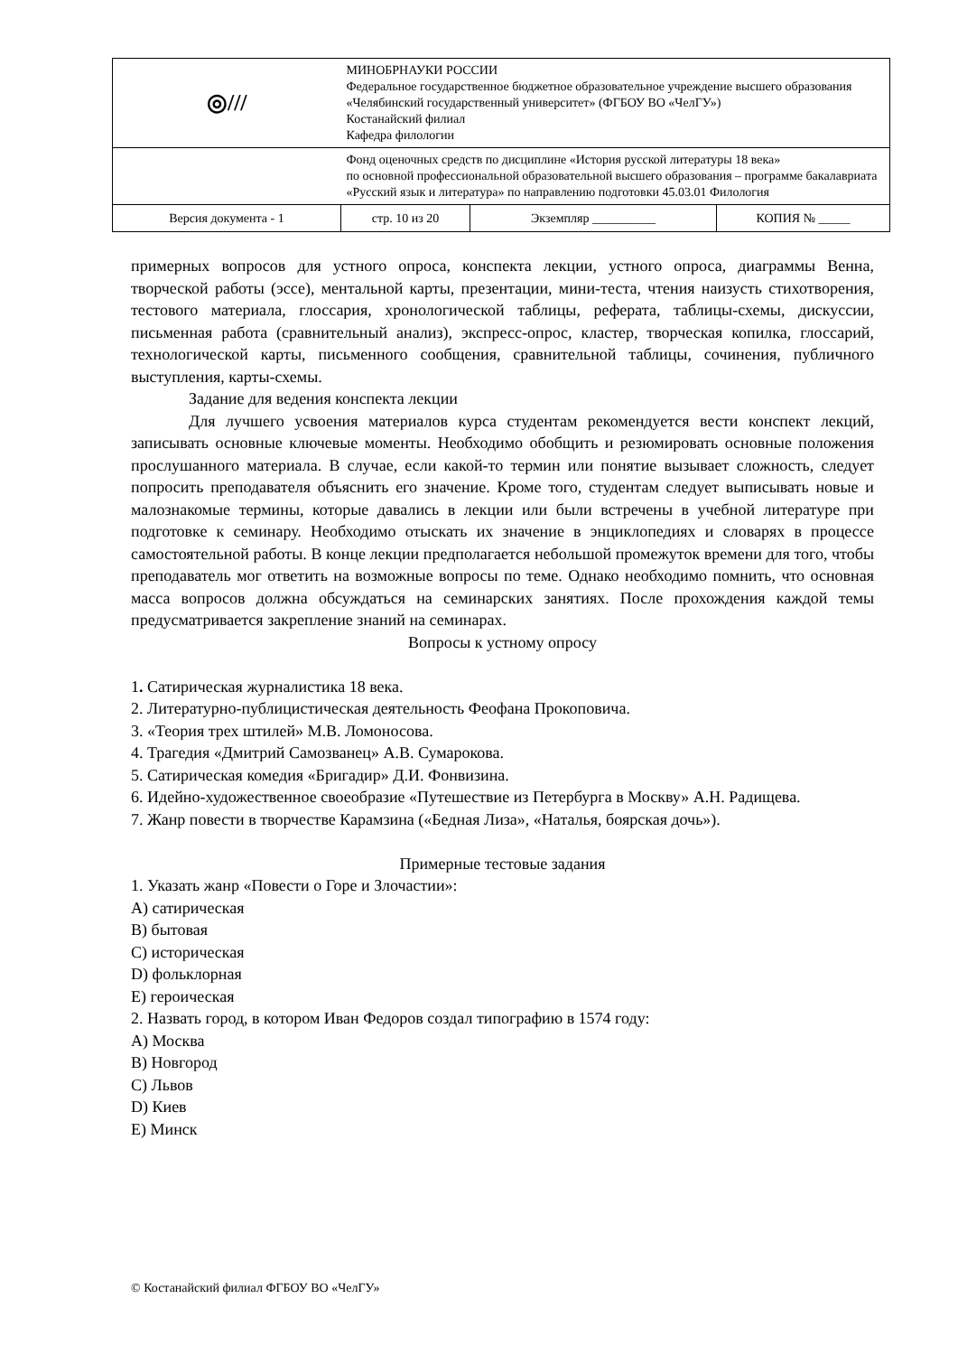| ◎/// | МИНОБРНАУКИ РОССИИ Федеральное государственное бюджетное образовательное учреждение высшего образования «Челябинский государственный университет» (ФГБОУ ВО «ЧелГУ») Костанайский филиал Кафедра филологии | | |
| | Фонд оценочных средств по дисциплине «История русской литературы 18 века» по основной профессиональной образовательной высшего образования – программе бакалавриата «Русский язык и литература» по направлению подготовки 45.03.01 Филология | | |
| Версия документа - 1 | стр. 10 из 20 | Экземпляр __________ | КОПИЯ № _____ |
примерных вопросов для устного опроса, конспекта лекции, устного опроса, диаграммы Венна, творческой работы (эссе), ментальной карты, презентации, мини-теста, чтения наизусть стихотворения, тестового материала, глоссария, хронологической таблицы, реферата, таблицы-схемы, дискуссии, письменная работа (сравнительный анализ), экспресс-опрос, кластер, творческая копилка, глоссарий, технологической карты, письменного сообщения, сравнительной таблицы, сочинения, публичного выступления, карты-схемы.
Задание для ведения конспекта лекции
Для лучшего усвоения материалов курса студентам рекомендуется вести конспект лекций, записывать основные ключевые моменты. Необходимо обобщить и резюмировать основные положения прослушанного материала. В случае, если какой-то термин или понятие вызывает сложность, следует попросить преподавателя объяснить его значение. Кроме того, студентам следует выписывать новые и малознакомые термины, которые давались в лекции или были встречены в учебной литературе при подготовке к семинару. Необходимо отыскать их значение в энциклопедиях и словарях в процессе самостоятельной работы. В конце лекции предполагается небольшой промежуток времени для того, чтобы преподаватель мог ответить на возможные вопросы по теме. Однако необходимо помнить, что основная масса вопросов должна обсуждаться на семинарских занятиях. После прохождения каждой темы предусматривается закрепление знаний на семинарах.
Вопросы к устному опросу
1. Сатирическая журналистика 18 века.
2. Литературно-публицистическая деятельность Феофана Прокоповича.
3. «Теория трех штилей» М.В. Ломоносова.
4. Трагедия «Дмитрий Самозванец» А.В. Сумарокова.
5. Сатирическая комедия «Бригадир» Д.И. Фонвизина.
6. Идейно-художественное своеобразие «Путешествие из Петербурга в Москву» А.Н. Радищева.
7. Жанр повести в творчестве Карамзина («Бедная Лиза», «Наталья, боярская дочь»).
Примерные тестовые задания
1. Указать жанр «Повести о Горе и Злочастии»:
A) сатирическая
B) бытовая
C) историческая
D) фольклорная
E) героическая
2. Назвать город, в котором Иван Федоров создал типографию в 1574 году:
A) Москва
B) Новгород
C) Львов
D) Киев
E) Минск
© Костанайский филиал ФГБОУ ВО «ЧелГУ»